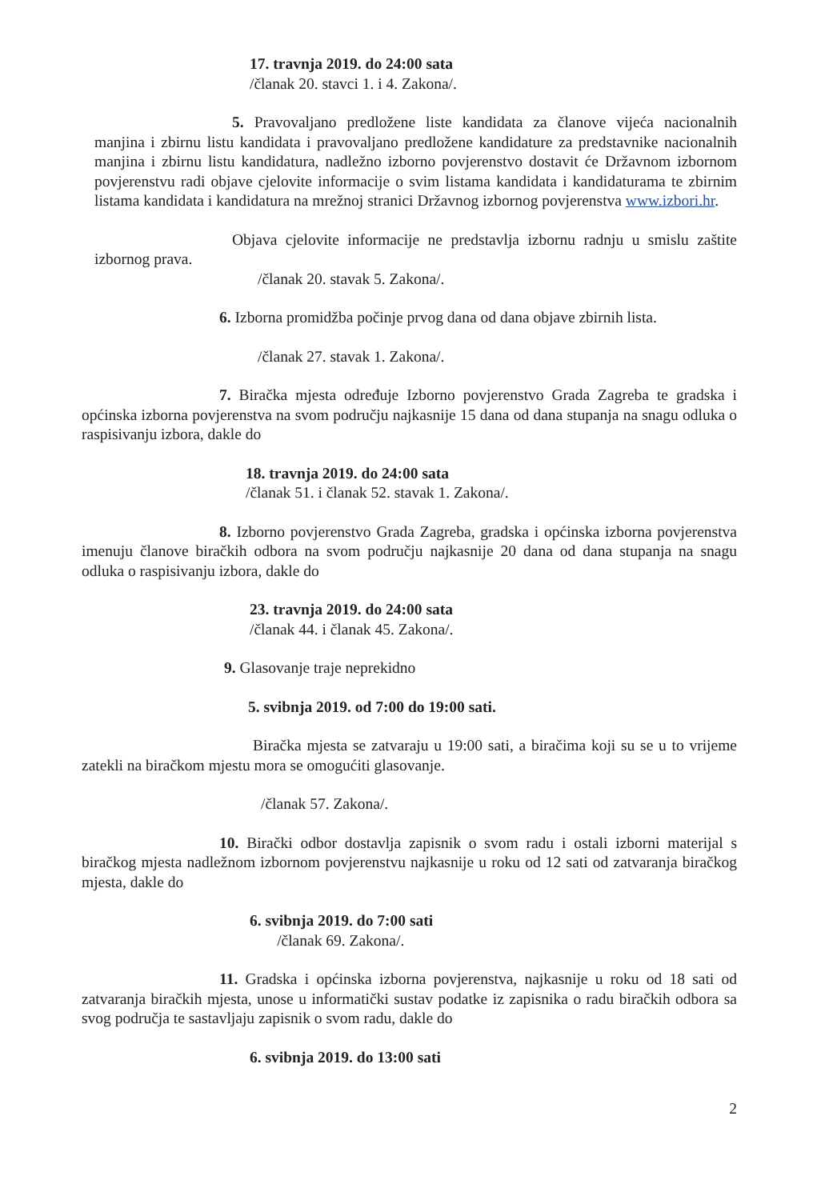17. travnja 2019. do 24:00 sata
/članak 20. stavci 1. i 4. Zakona/.
5. Pravovaljano predložene liste kandidata za članove vijeća nacionalnih manjina i zbirnu listu kandidata i pravovaljano predložene kandidature za predstavnike nacionalnih manjina i zbirnu listu kandidatura, nadležno izborno povjerenstvo dostavit će Državnom izbornom povjerenstvu radi objave cjelovite informacije o svim listama kandidata i kandidaturama te zbirnim listama kandidata i kandidatura na mrežnoj stranici Državnog izbornog povjerenstva www.izbori.hr.
Objava cjelovite informacije ne predstavlja izbornu radnju u smislu zaštite izbornog prava.
/članak 20. stavak 5. Zakona/.
6. Izborna promidžba počinje prvog dana od dana objave zbirnih lista.
/članak 27. stavak 1. Zakona/.
7. Biračka mjesta određuje Izborno povjerenstvo Grada Zagreba te gradska i općinska izborna povjerenstva na svom području najkasnije 15 dana od dana stupanja na snagu odluka o raspisivanju izbora, dakle do
18. travnja 2019. do 24:00 sata
/članak 51. i članak 52. stavak 1. Zakona/.
8. Izborno povjerenstvo Grada Zagreba, gradska i općinska izborna povjerenstva imenuju članove biračkih odbora na svom području najkasnije 20 dana od dana stupanja na snagu odluka o raspisivanju izbora, dakle do
23. travnja 2019. do 24:00 sata
/članak 44. i članak 45. Zakona/.
9. Glasovanje traje neprekidno
5. svibnja 2019. od 7:00 do 19:00 sati.
Biračka mjesta se zatvaraju u 19:00 sati, a biračima koji su se u to vrijeme zatekli na biračkom mjestu mora se omogućiti glasovanje.
/članak 57. Zakona/.
10. Birački odbor dostavlja zapisnik o svom radu i ostali izborni materijal s biračkog mjesta nadležnom izbornom povjerenstvu najkasnije u roku od 12 sati od zatvaranja biračkog mjesta, dakle do
6. svibnja 2019. do 7:00 sati
/članak 69. Zakona/.
11. Gradska i općinska izborna povjerenstva, najkasnije u roku od 18 sati od zatvaranja biračkih mjesta, unose u informatički sustav podatke iz zapisnika o radu biračkih odbora sa svog područja te sastavljaju zapisnik o svom radu, dakle do
6. svibnja 2019. do 13:00 sati
2